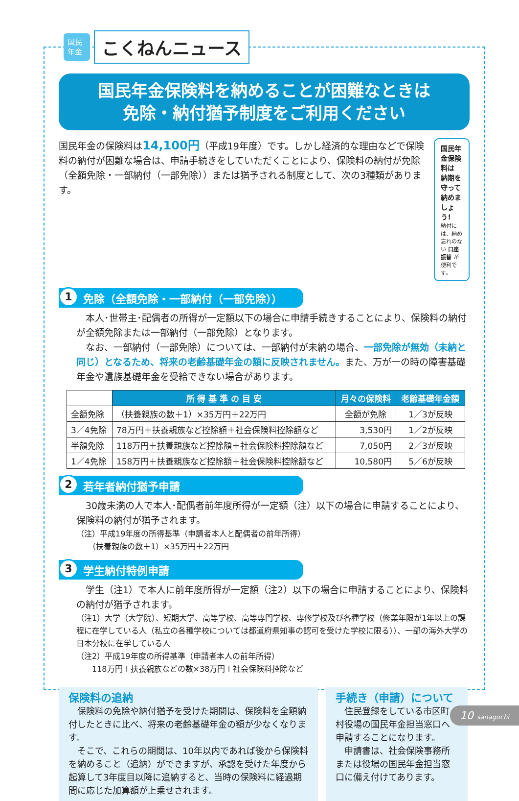国民 年金
こくねんニュース
国民年金保険料を納めることが困難なときは
免除・納付猶予制度をご利用ください
国民年金の保険料は14,100円（平成19年度）です。しかし経済的な理由などで保険料の納付が困難な場合は、申請手続きをしていただくことにより、保険料の納付が免除（全額免除・一部納付（一部免除））または猶予される制度として、次の3種類があります。
国民年金保険料は 納期を守って 納めましょう!
納付には、納め忘れのない 口座振替 が便利です。
1 免除（全額免除・一部納付（一部免除））
　本人･世帯主･配偶者の所得が一定額以下の場合に申請手続きすることにより、保険料の納付が全額免除または一部納付（一部免除）となります。
　なお、一部納付（一部免除）については、一部納付が未納の場合、一部免除が無効（未納と同じ）となるため、将来の老齢基礎年金の額に反映されません。また、万が一の時の障害基礎年金や遺族基礎年金を受給できない場合があります。
| | 所 得 基 準 の 目 安 | 月々の保険料 | 老齢基礎年金額 |
| --- | --- | --- | --- |
| 全額免除 | （扶養親族の数＋1）×35万円＋22万円 | 全額が免除 | 1／3が反映 |
| 3／4免除 | 78万円＋扶養親族など控除額＋社会保険料控除額など | 3,530円 | 1／2が反映 |
| 半額免除 | 118万円＋扶養親族など控除額＋社会保険料控除額など | 7,050円 | 2／3が反映 |
| 1／4免除 | 158万円＋扶養親族など控除額＋社会保険料控除額など | 10,580円 | 5／6が反映 |
2 若年者納付猶予申請
　30歳未満の人で本人･配偶者前年度所得が一定額（注）以下の場合に申請することにより、保険料の納付が猶予されます。
（注）平成19年度の所得基準（申請者本人と配偶者の前年所得）
　　（扶養親族の数＋1）×35万円＋22万円
3 学生納付特例申請
　学生（注1）で本人に前年度所得が一定額（注2）以下の場合に申請することにより、保険料の納付が猶予されます。
（注1）大学（大学院）、短期大学、高等学校、高等専門学校、専修学校及び各種学校（修業年限が1年以上の課程に在学している人（私立の各種学校については都道府県知事の認可を受けた学校に限る））、一部の海外大学の日本分校に在学している人
（注2）平成19年度の所得基準（申請者本人の前年所得）
　　118万円＋扶養親族などの数×38万円＋社会保険料控除など
保険料の追納
　保険料の免除や納付猶予を受けた期間は、保険料を全額納付したときに比べ、将来の老齢基礎年金の額が少なくなります。
　そこで、これらの期間は、10年以内であれば後から保険料を納めること（追納）ができますが、承認を受けた年度から起算して3年度目以降に追納すると、当時の保険料に経過期間に応じた加算額が上乗せされます。
手続き（申請）について
　住民登録をしている市区町村役場の国民年金担当窓口へ申請することになります。
　申請書は、社会保険事務所または役場の国民年金担当窓口に備え付けてあります。
10 sanagochi